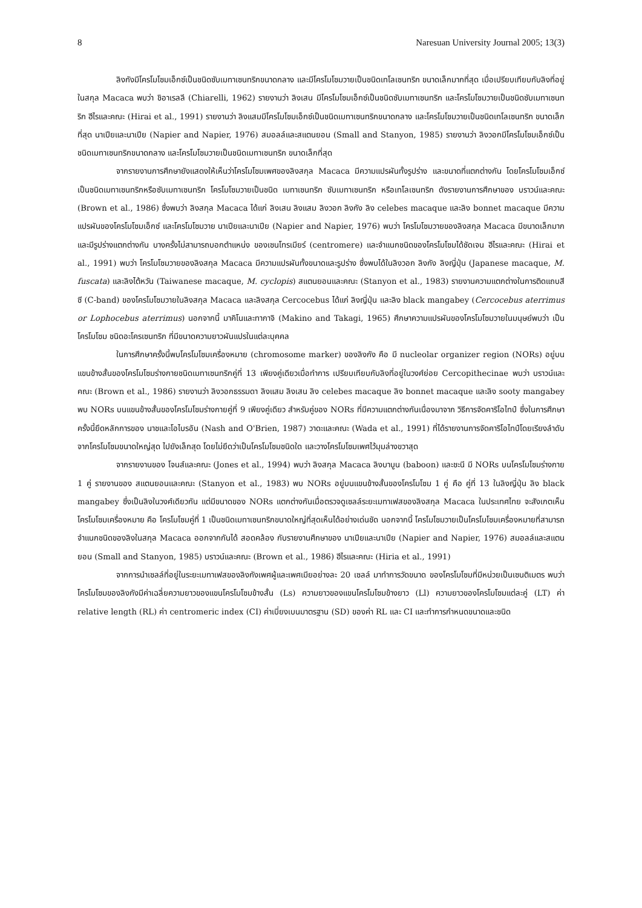8 Naresuan University Journal 2005; 13(3)
ลิงกังมีโครโมโซมเอ็กซ์เป็นชนิดซับเมทาเซนทริกขนาดกลาง และมีโครโมโซมวายเป็นชนิดเทโลเซนทริก ขนาดเล็กมากที่สุด เมื่อเปรียบเทียบกับลิงที่อยู่ในสกุล Macaca พบว่า ชิอาเรลลี (Chiarelli, 1962) รายงานว่า ลิงเสน มีโครโมโซมเอ็กซ์เป็นชนิดซับเมทาเซนทริก และโครโมโซมวายเป็นชนิดซับเมทาเซนทริก ฮีไรและคณะ (Hirai et al., 1991) รายงานว่า ลิงแสมมีโครโมโซมเอ็กซ์เป็นชนิดเมทาเซนทริกขนาดกลาง และโครโมโซมวายเป็นชนิดเทโลเซนทริก ขนาดเล็กที่สุด นาเปียและนาเปีย (Napier and Napier, 1976) สมอลล์และสแตนยอน (Small and Stanyon, 1985) รายงานว่า ลิงวอกมีโครโมโซมเอ็กซ์เป็นชนิดเมทาเซนทริกขนาดกลาง และโครโมโซมวายเป็นชนิดเมทาเซนทริก ขนาดเล็กที่สุด
จากรายงานการศึกษายังแสดงให้เห็นว่าโครโมโซมเพศของลิงสกุล Macaca มีความแปรผันทั้งรูปร่าง และขนาดที่แตกต่างกัน โดยโครโมโซมเอ็กซ์เป็นชนิดเมทาเซนทริกหรือซับเมทาเซนทริก โครโมโซมวายเป็นชนิด เมทาเซนทริก ซับเมทาเซนทริก หรือเทโลเซนทริก ดังรายงานการศึกษาของ บราวน์และคณะ (Brown et al., 1986) ซึ่งพบว่า ลิงสกุล Macaca ได้แก่ ลิงเสน ลิงแสม ลิงวอก ลิงกัง ลิง celebes macaque และลิง bonnet macaque มีความแปรผันของโครโมโซมเอ็กซ์ และโครโมโซมวาย นาเปียและนาเปีย (Napier and Napier, 1976) พบว่า โครโมโซมวายของลิงสกุล Macaca มีขนาดเล็กมากและมีรูปร่างแตกต่างกัน บางครั้งไม่สามารถบอกตำแหน่ง ของเซนโทรเมียร์ (centromere) และจำแนกชนิดของโครโมโซมได้ชัดเจน ฮีไรและคณะ (Hirai et al., 1991) พบว่า โครโมโซมวายของลิงสกุล Macaca มีความแปรผันทั้งขนาดและรูปร่าง ซึ่งพบได้ในลิงวอก ลิงกัง ลิงญี่ปุ่น (Japanese macaque, M. fuscata) และลิงไต้หวัน (Taiwanese macaque, M. cyclopis) สแตนยอนและคณะ (Stanyon et al., 1983) รายงานความแตกต่างในการติดแถบสีซี (C-band) ของโครโมโซมวายในลิงสกุล Macaca และลิงสกุล Cercocebus ได้แก่ ลิงญี่ปุ่น และลิง black mangabey (Cercocebus aterrimus or Lophocebus aterrimus) นอกจากนี้ มาคิโนและทากาจิ (Makino and Takagi, 1965) ศึกษาความแปรผันของโครโมโซมวายในมนุษย์พบว่า เป็นโครโมโซม ชนิดอะโครเซนทริก ที่มีขนาดความยาวผันแปรในแต่ละบุคคล
ในการศึกษาครั้งนี้พบโครโมโซมเครื่องหมาย (chromosome marker) ของลิงกัง คือ มี nucleolar organizer region (NORs) อยู่บนแขนข้างสั้นของโครโมโซมร่างกายชนิดเมทาเซนทริกคู่ที่ 13 เพียงคู่เดียวเมื่อทำการ เปรียบเทียบกับลิงที่อยู่ในวงศ์ย่อย Cercopithecinae พบว่า บราวน์และคณะ (Brown et al., 1986) รายงานว่า ลิงวอกธรรมดา ลิงแสม ลิงเสน ลิง celebes macaque ลิง bonnet macaque และลิง sooty mangabey พบ NORs บนแขนข้างสั้นของโครโมโซมร่างกายคู่ที่ 9 เพียงคู่เดียว สำหรับคู่ของ NORs ที่มีความแตกต่างกันเนื่องมาจาก วิธีการจัดคาริโอไทป์ ซึ่งในการศึกษาครั้งนี้ยึดหลักการของ นาชและโอไบรอัน (Nash and O'Brien, 1987) วาดะและคณะ (Wada et al., 1991) ที่ได้รายงานการจัดคาริโอไทป์โดยเรียงลำดับจากโครโมโซมขนาดใหญ่สุด ไปยังเล็กสุด โดยไม่ยึดว่าเป็นโครโมโซมชนิดใด และวางโครโมโซมเพศไว้มุมล่างขวาสุด
จากรายงานของ โจนส์และคณะ (Jones et al., 1994) พบว่า ลิงสกุล Macaca ลิงบาบูน (baboon) และชะนี มี NORs บนโครโมโซมร่างกาย 1 คู่ รายงานของ สแตนยอนและคณะ (Stanyon et al., 1983) พบ NORs อยู่บนแขนข้างสั้นของโครโมโซม 1 คู่ คือ คู่ที่ 13 ในลิงญี่ปุ่น ลิง black mangabey ซึ่งเป็นลิงในวงศ์เดียวกัน แต่มีขนาดของ NORs แตกต่างกันเมื่อตรวจดูเซลล์ระยะเมทาเฟสของลิงสกุล Macaca ในประเทศไทย จะสังเกตเห็น โครโมโซมเครื่องหมาย คือ โครโมโซมคู่ที่ 1 เป็นชนิดเมทาเซนทริกขนาดใหญ่ที่สุดเห็นได้อย่างเด่นชัด นอกจากนี้ โครโมโซมวายเป็นโครโมโซมเครื่องหมายที่สามารถจำแนกชนิดของลิงในสกุล Macaca ออกจากกันได้ สอดคล้อง กับรายงานศึกษาของ นาเปียและนาเปีย (Napier and Napier, 1976) สมอลล์และสแตนยอน (Small and Stanyon, 1985) บราวน์และคณะ (Brown et al., 1986) ฮีไรและคณะ (Hiria et al., 1991)
จากการนำเซลล์ที่อยู่ในระยะเมทาเฟสของลิงกังเพศผู้และเพศเมียอย่างละ 20 เซลล์ มาทำการวัดขนาด ของโครโมโซมที่มีหน่วยเป็นเซนติเมตร พบว่าโครโมโซมของลิงกังมีค่าเฉลี่ยความยาวของแขนโครโมโซมข้างสั้น (Ls) ความยาวของแขนโครโมโซมข้างยาว (Ll) ความยาวของโครโมโซมแต่ละคู่ (LT) ค่า relative length (RL) ค่า centromeric index (CI) ค่าเบี่ยงเบนมาตรฐาน (SD) ของค่า RL และ CI และทำการกำหนดขนาดและชนิด